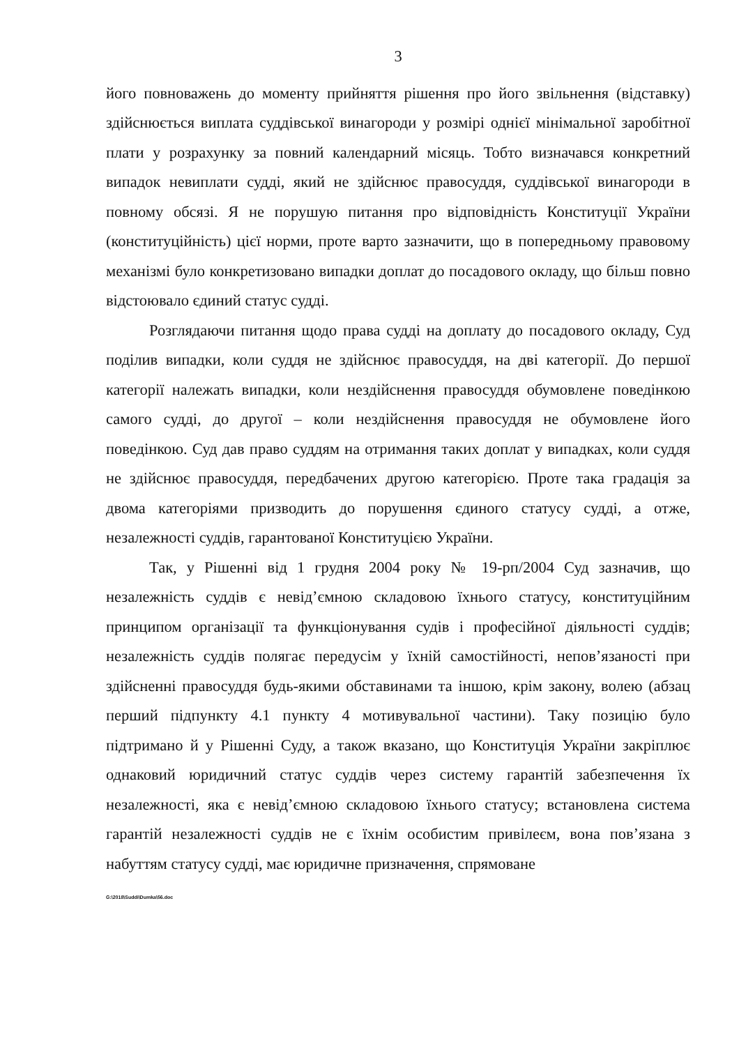3
його повноважень до моменту прийняття рішення про його звільнення (відставку) здійснюється виплата суддівської винагороди у розмірі однієї мінімальної заробітної плати у розрахунку за повний календарний місяць. Тобто визначався конкретний випадок невиплати судді, який не здійснює правосуддя, суддівської винагороди в повному обсязі. Я не порушую питання про відповідність Конституції України (конституційність) цієї норми, проте варто зазначити, що в попередньому правовому механізмі було конкретизовано випадки доплат до посадового окладу, що більш повно відстоювало єдиний статус судді.
Розглядаючи питання щодо права судді на доплату до посадового окладу, Суд поділив випадки, коли суддя не здійснює правосуддя, на дві категорії. До першої категорії належать випадки, коли нездійснення правосуддя обумовлене поведінкою самого судді, до другої – коли нездійснення правосуддя не обумовлене його поведінкою. Суд дав право суддям на отримання таких доплат у випадках, коли суддя не здійснює правосуддя, передбачених другою категорією. Проте така градація за двома категоріями призводить до порушення єдиного статусу судді, а отже, незалежності суддів, гарантованої Конституцією України.
Так, у Рішенні від 1 грудня 2004 року № 19-рп/2004 Суд зазначив, що незалежність суддів є невід’ємною складовою їхнього статусу, конституційним принципом організації та функціонування судів і професійної діяльності суддів; незалежність суддів полягає передусім у їхній самостійності, непов’язаності при здійсненні правосуддя будь-якими обставинами та іншою, крім закону, волею (абзац перший підпункту 4.1 пункту 4 мотивувальної частини). Таку позицію було підтримано й у Рішенні Суду, а також вказано, що Конституція України закріплює однаковий юридичний статус суддів через систему гарантій забезпечення їх незалежності, яка є невід’ємною складовою їхнього статусу; встановлена система гарантій незалежності суддів не є їхнім особистим привілеєм, вона пов’язана з набуттям статусу судді, має юридичне призначення, спрямоване
G:\2018\Suddi\Dumka\56.doc